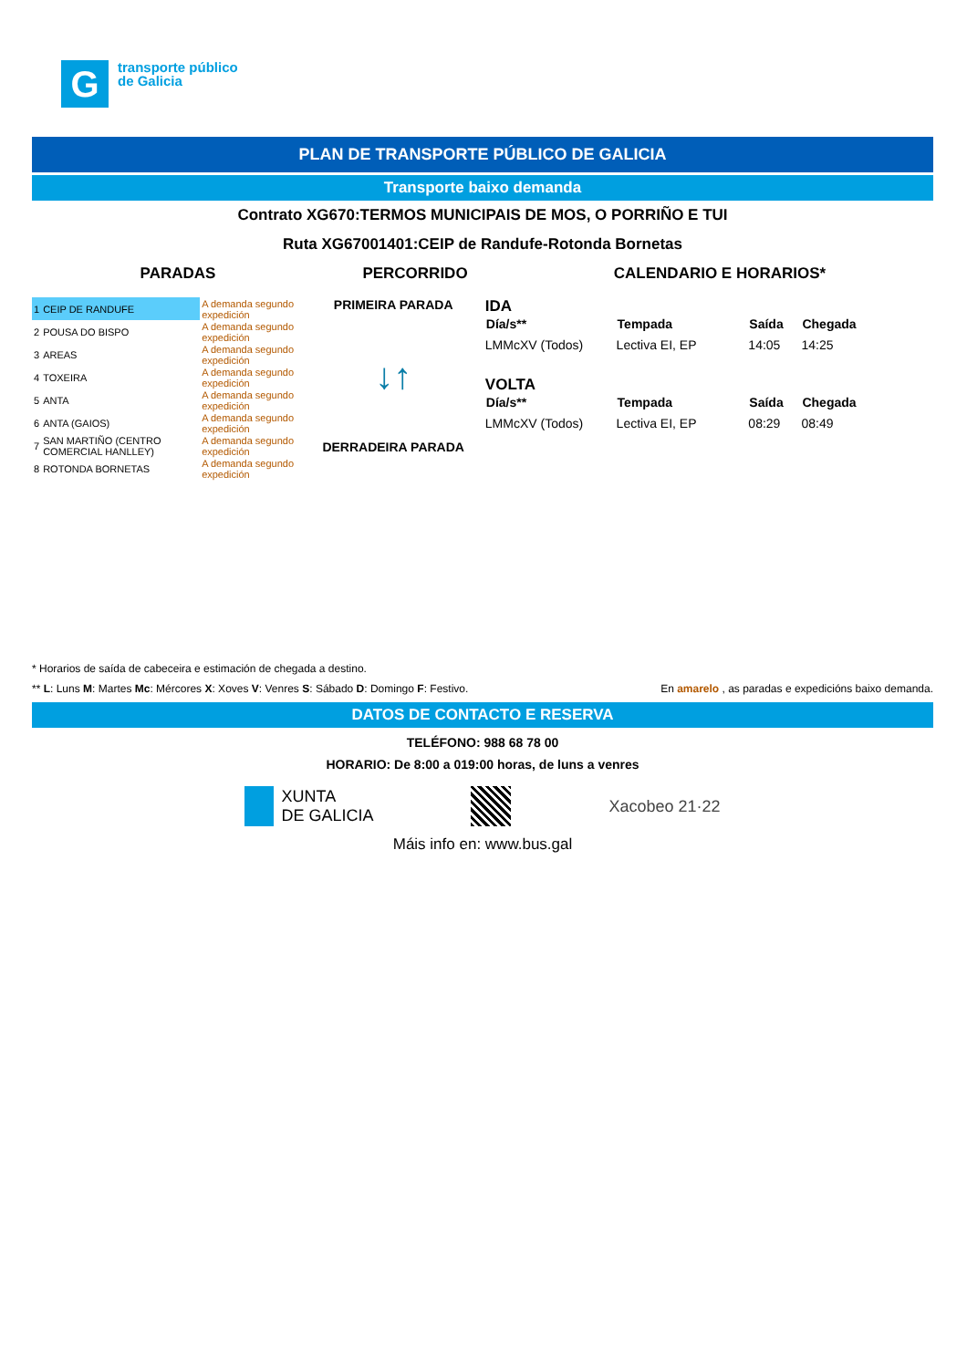G
transporte público
de Galicia
PLAN DE TRANSPORTE PÚBLICO DE GALICIA
Transporte baixo demanda
Contrato XG670:TERMOS MUNICIPAIS DE MOS, O PORRIÑO E TUI
Ruta XG67001401:CEIP de Randufe-Rotonda Bornetas
PARADAS PERCORRIDO CALENDARIO E HORARIOS*
| 1 | CEIP DE RANDUFE | A demanda segundo expedición |
| 2 | POUSA DO BISPO | A demanda segundo expedición |
| 3 | AREAS | A demanda segundo expedición |
| 4 | TOXEIRA | A demanda segundo expedición |
| 5 | ANTA | A demanda segundo expedición |
| 6 | ANTA (GAIOS) | A demanda segundo expedición |
| 7 | SAN MARTIÑO (CENTRO COMERCIAL HANLLEY) | A demanda segundo expedición |
| 8 | ROTONDA BORNETAS | A demanda segundo expedición |
PRIMEIRA PARADA
↓↑
DERRADEIRA PARADA
IDA
| Día/s** | Tempada | Saída | Chegada |
| --- | --- | --- | --- |
| LMMcXV (Todos) | Lectiva EI, EP | 14:05 | 14:25 |
VOLTA
| Día/s** | Tempada | Saída | Chegada |
| --- | --- | --- | --- |
| LMMcXV (Todos) | Lectiva EI, EP | 08:29 | 08:49 |
* Horarios de saída de cabeceira e estimación de chegada a destino.
** L: Luns M: Martes Mc: Mércores X: Xoves V: Venres S: Sábado D: Domingo F: Festivo. En amarelo , as paradas e expedicións baixo demanda.
DATOS DE CONTACTO E RESERVA
TELÉFONO: 988 68 78 00
HORARIO: De 8:00 a 019:00 horas, de luns a venres
XUNTA
DE GALICIA
Xacobeo 21·22
Máis info en: www.bus.gal